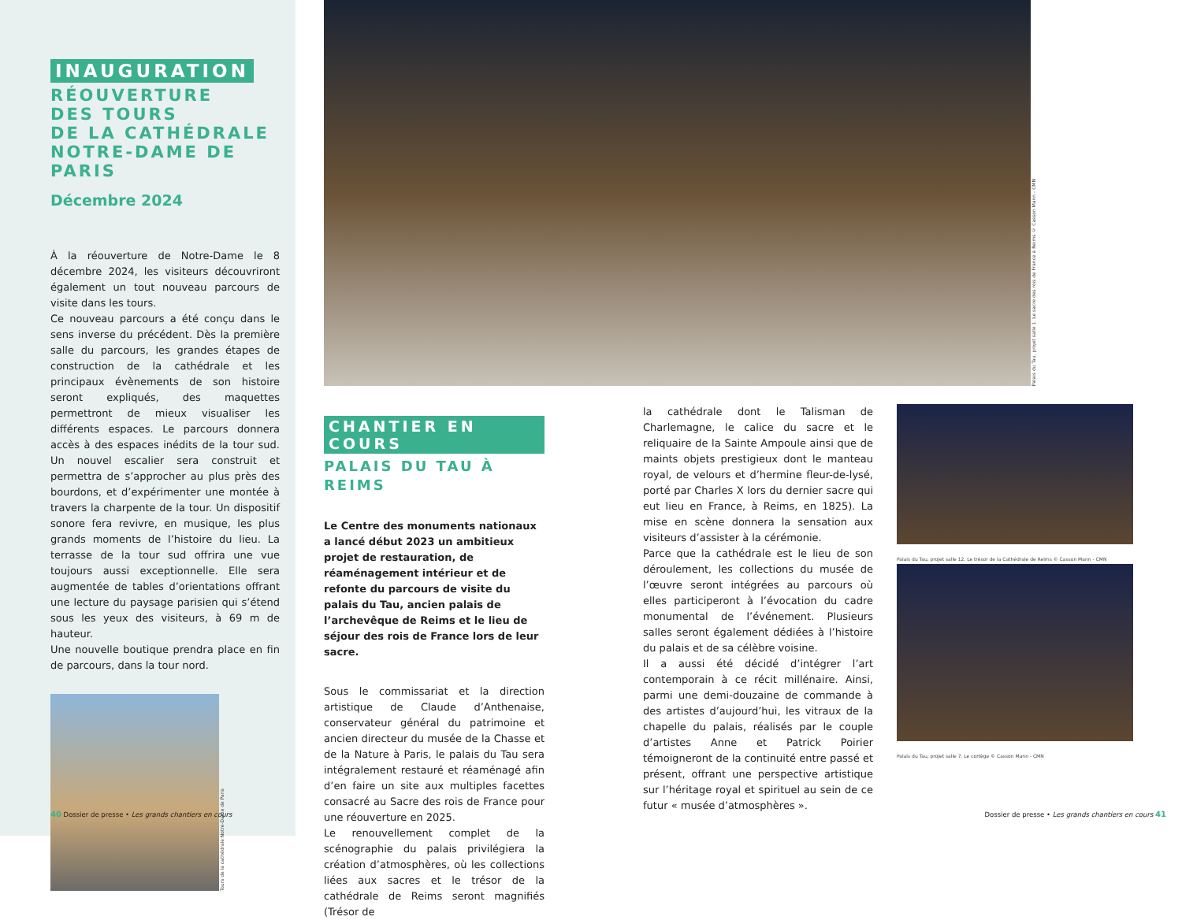INAUGURATION
RÉOUVERTURE
DES TOURS
DE LA CATHÉDRALE
NOTRE-DAME DE PARIS
Décembre 2024
À la réouverture de Notre-Dame le 8 décembre 2024, les visiteurs découvriront également un tout nouveau parcours de visite dans les tours.
Ce nouveau parcours a été conçu dans le sens inverse du précédent. Dès la première salle du parcours, les grandes étapes de construction de la cathédrale et les principaux évènements de son histoire seront expliqués, des maquettes permettront de mieux visualiser les différents espaces. Le parcours donnera accès à des espaces inédits de la tour sud. Un nouvel escalier sera construit et permettra de s’approcher au plus près des bourdons, et d’expérimenter une montée à travers la charpente de la tour. Un dispositif sonore fera revivre, en musique, les plus grands moments de l’histoire du lieu. La terrasse de la tour sud offrira une vue toujours aussi exceptionnelle. Elle sera augmentée de tables d’orientations offrant une lecture du paysage parisien qui s’étend sous les yeux des visiteurs, à 69 m de hauteur.
Une nouvelle boutique prendra place en fin de parcours, dans la tour nord.
Tours de la cathédrale Notre-Dame de Paris
40 Dossier de presse • Les grands chantiers en cours
Palais du Tau, projet salle 1. Le sacre des rois de France à Reims © Casson Mann - CMN
CHANTIER EN COURS
PALAIS DU TAU À REIMS
Le Centre des monuments nationaux a lancé début 2023 un ambitieux projet de restauration, de réaménagement intérieur et de refonte du parcours de visite du palais du Tau, ancien palais de l’archevêque de Reims et le lieu de séjour des rois de France lors de leur sacre.
Sous le commissariat et la direction artistique de Claude d’Anthenaise, conservateur général du patrimoine et ancien directeur du musée de la Chasse et de la Nature à Paris, le palais du Tau sera intégralement restauré et réaménagé afin d’en faire un site aux multiples facettes consacré au Sacre des rois de France pour une réouverture en 2025.
Le renouvellement complet de la scénographie du palais privilégiera la création d’atmosphères, où les collections liées aux sacres et le trésor de la cathédrale de Reims seront magnifiés (Trésor de
la cathédrale dont le Talisman de Charlemagne, le calice du sacre et le reliquaire de la Sainte Ampoule ainsi que de maints objets prestigieux dont le manteau royal, de velours et d’hermine fleur-de-lysé, porté par Charles X lors du dernier sacre qui eut lieu en France, à Reims, en 1825). La mise en scène donnera la sensation aux visiteurs d’assister à la cérémonie.
Parce que la cathédrale est le lieu de son déroulement, les collections du musée de l’œuvre seront intégrées au parcours où elles participeront à l’évocation du cadre monumental de l’événement. Plusieurs salles seront également dédiées à l’histoire du palais et de sa célèbre voisine.
Il a aussi été décidé d’intégrer l’art contemporain à ce récit millénaire. Ainsi, parmi une demi-douzaine de commande à des artistes d’aujourd’hui, les vitraux de la chapelle du palais, réalisés par le couple d’artistes Anne et Patrick Poirier témoigneront de la continuité entre passé et présent, offrant une perspective artistique sur l’héritage royal et spirituel au sein de ce futur « musée d’atmosphères ».
Palais du Tau, projet salle 12. Le trésor de la Cathédrale de Reims © Casson Mann - CMN
Palais du Tau, projet salle 7. Le cortège © Casson Mann - CMN
Dossier de presse • Les grands chantiers en cours 41